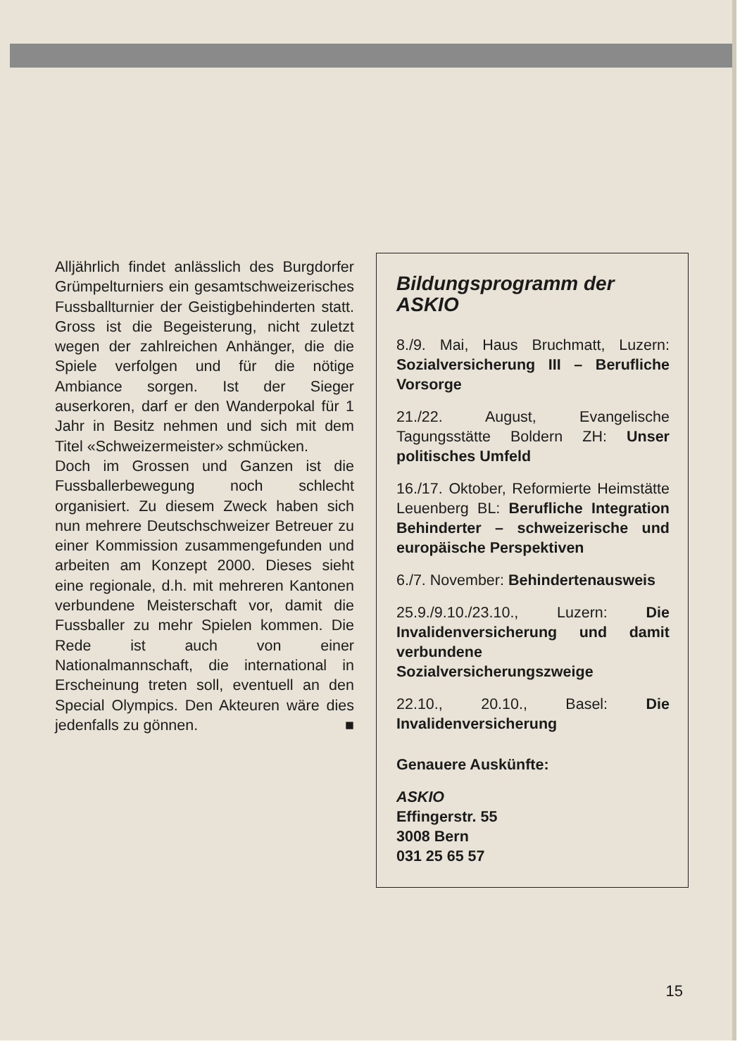Alljährlich findet anlässlich des Burgdorfer Grümpelturniers ein gesamtschweizerisches Fussballturnier der Geistigbehinderten statt. Gross ist die Begeisterung, nicht zuletzt wegen der zahlreichen Anhänger, die die Spiele verfolgen und für die nötige Ambiance sorgen. Ist der Sieger auserkoren, darf er den Wanderpokal für 1 Jahr in Besitz nehmen und sich mit dem Titel «Schweizermeister» schmücken.
Doch im Grossen und Ganzen ist die Fussballerbewegung noch schlecht organisiert. Zu diesem Zweck haben sich nun mehrere Deutschschweizer Betreuer zu einer Kommission zusammengefunden und arbeiten am Konzept 2000. Dieses sieht eine regionale, d.h. mit mehreren Kantonen verbundene Meisterschaft vor, damit die Fussballer zu mehr Spielen kommen. Die Rede ist auch von einer Nationalmannschaft, die international in Erscheinung treten soll, eventuell an den Special Olympics. Den Akteuren wäre dies jedenfalls zu gönnen. ■
Bildungsprogramm der ASKIO
8./9. Mai, Haus Bruchmatt, Luzern: Sozialversicherung III – Berufliche Vorsorge
21./22. August, Evangelische Tagungsstätte Boldern ZH: Unser politisches Umfeld
16./17. Oktober, Reformierte Heimstätte Leuenberg BL: Berufliche Integration Behinderter – schweizerische und europäische Perspektiven
6./7. November: Behindertenausweis
25.9./9.10./23.10., Luzern: Die Invalidenversicherung und damit verbundene Sozialversicherungszweige
22.10., 20.10., Basel: Die Invalidenversicherung
Genauere Auskünfte:
ASKIO
Effingerstr. 55
3008 Bern
031 25 65 57
15